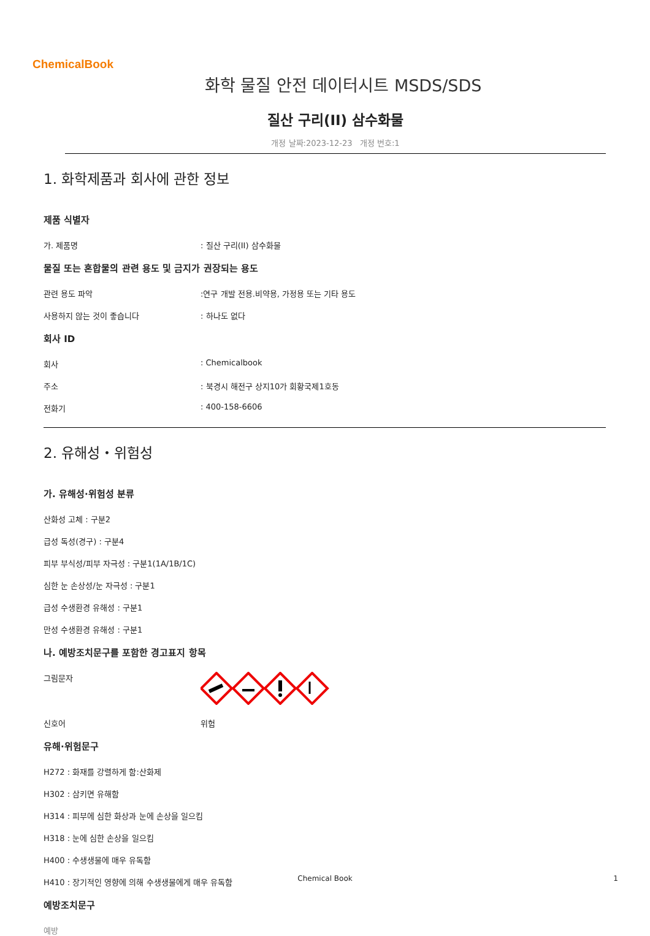ChemicalBook
화학 물질 안전 데이터시트 MSDS/SDS
질산 구리(II) 삼수화물
개정 날짜:2023-12-23 개정 번호:1
1. 화학제품과 회사에 관한 정보
제품 식별자
가. 제품명 : 질산 구리(II) 삼수화물
물질 또는 혼합물의 관련 용도 및 금지가 권장되는 용도
관련 용도 파악 :연구 개발 전용.비약용, 가정용 또는 기타 용도
사용하지 않는 것이 좋습니다 : 하나도 없다
회사 ID
회사 : Chemicalbook
주소 : 북경시 해전구 상지10가 회황국제1호동
전화기 : 400-158-6606
2. 유해성・위험성
가. 유해성·위험성 분류
산화성 고체 : 구분2
급성 독성(경구) : 구분4
피부 부식성/피부 자극성 : 구분1(1A/1B/1C)
심한 눈 손상성/눈 자극성 : 구분1
급성 수생환경 유해성 : 구분1
만성 수생환경 유해성 : 구분1
나. 예방조치문구를 포함한 경고표지 항목
그림문자
신호어 위험
유해·위험문구
H272 : 화재를 강렬하게 함:산화제
H302 : 삼키면 유해함
H314 : 피부에 심한 화상과 눈에 손상을 일으킴
H318 : 눈에 심한 손상을 일으킴
H400 : 수생생물에 매우 유독함
H410 : 장기적인 영향에 의해 수생생물에게 매우 유독함
예방조치문구
예방
Chemical Book 1